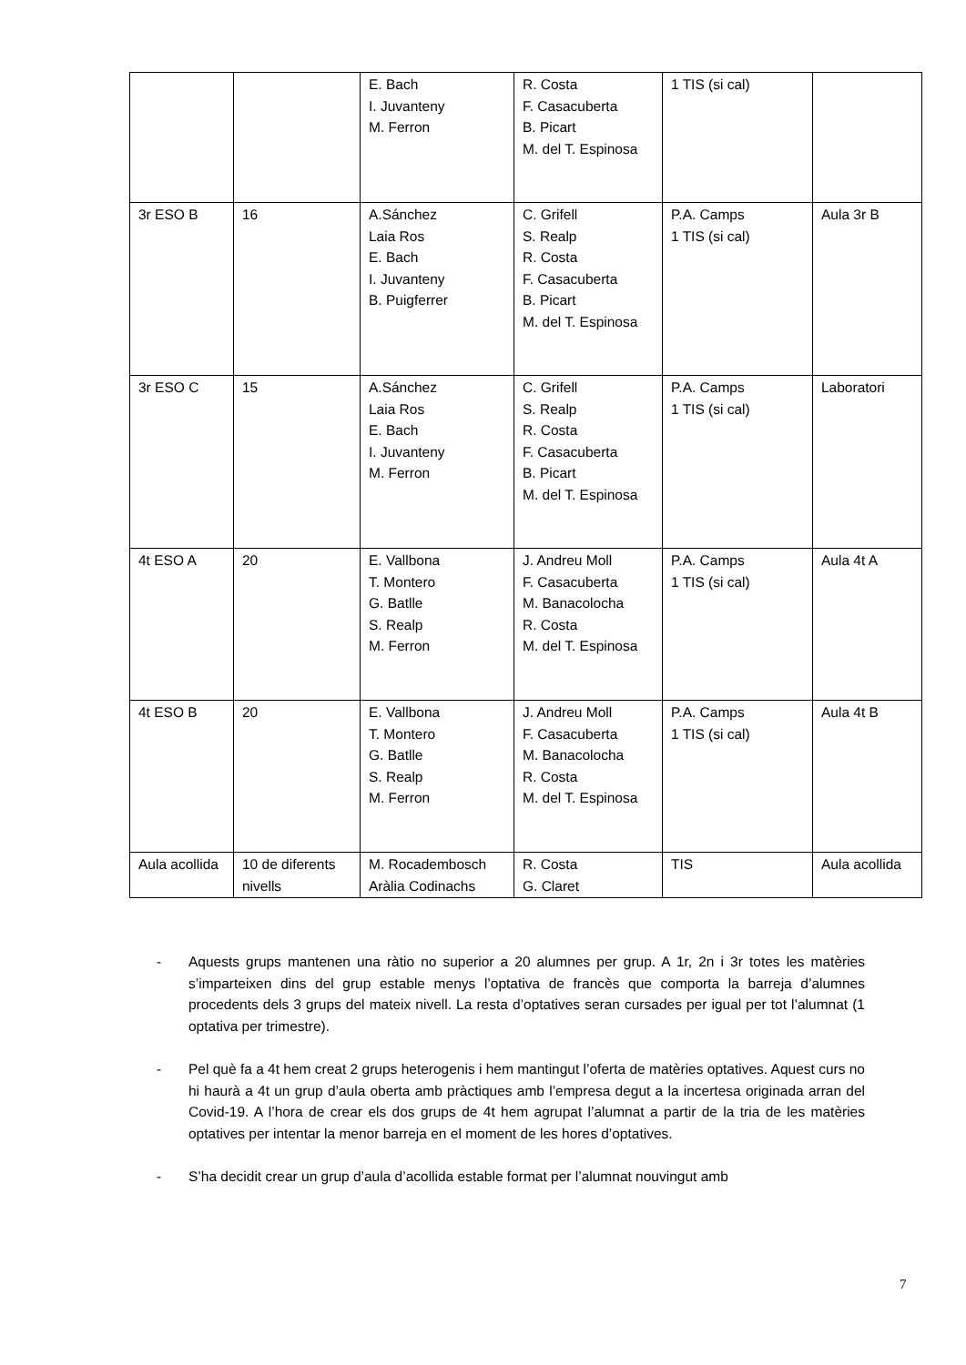| | | E. Bach I. Juvanteny M. Ferron | R. Costa F. Casacuberta B. Picart M. del T. Espinosa | 1 TIS (si cal) | |
| 3r ESO B | 16 | A.Sánchez Laia Ros E. Bach I. Juvanteny B. Puigferrer | C. Grifell S. Realp R. Costa F. Casacuberta B. Picart M. del T. Espinosa | P.A. Camps 1 TIS (si cal) | Aula 3r B |
| 3r ESO C | 15 | A.Sánchez Laia Ros E. Bach I. Juvanteny M. Ferron | C. Grifell S. Realp R. Costa F. Casacuberta B. Picart M. del T. Espinosa | P.A. Camps 1 TIS (si cal) | Laboratori |
| 4t ESO A | 20 | E. Vallbona T. Montero G. Batlle S. Realp M. Ferron | J. Andreu Moll F. Casacuberta M. Banacolocha R. Costa M. del T. Espinosa | P.A. Camps 1 TIS (si cal) | Aula 4t A |
| 4t ESO B | 20 | E. Vallbona T. Montero G. Batlle S. Realp M. Ferron | J. Andreu Moll F. Casacuberta M. Banacolocha R. Costa M. del T. Espinosa | P.A. Camps 1 TIS (si cal) | Aula 4t B |
| Aula acollida | 10 de diferents nivells | M. Rocadembosch Aràlia Codinachs | R. Costa G. Claret | TIS | Aula acollida |
- Aquests grups mantenen una ràtio no superior a 20 alumnes per grup. A 1r, 2n i 3r totes les matèries s’imparteixen dins del grup estable menys l’optativa de francès que comporta la barreja d’alumnes procedents dels 3 grups del mateix nivell. La resta d’optatives seran cursades per igual per tot l’alumnat (1 optativa per trimestre).
- Pel què fa a 4t hem creat 2 grups heterogenis i hem mantingut l’oferta de matèries optatives. Aquest curs no hi haurà a 4t un grup d’aula oberta amb pràctiques amb l’empresa degut a la incertesa originada arran del Covid-19. A l’hora de crear els dos grups de 4t hem agrupat l’alumnat a partir de la tria de les matèries optatives per intentar la menor barreja en el moment de les hores d’optatives.
- S’ha decidit crear un grup d’aula d’acollida estable format per l’alumnat nouvingut amb
7